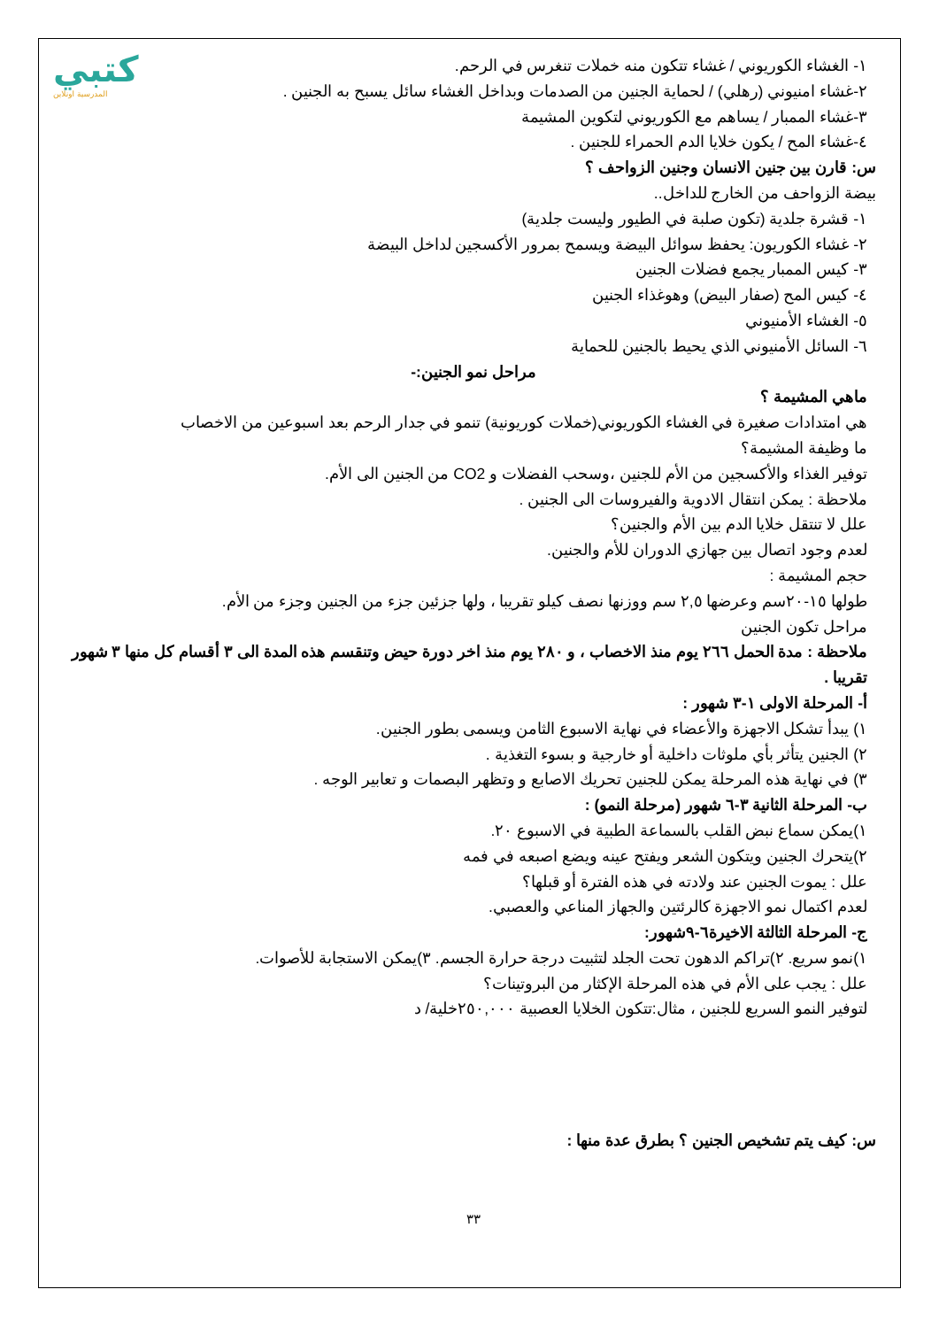كتبي
المدرسية اونلاين
١- الغشاء الكوريوني / غشاء تتكون منه خملات تنغرس في الرحم.
٢-غشاء امنيوني (رهلي) / لحماية الجنين من الصدمات وبداخل الغشاء سائل يسبح به الجنين .
٣-غشاء الممبار / يساهم مع الكوريوني لتكوين المشيمة
٤-غشاء المح / يكون خلايا الدم الحمراء للجنين .
س: قارن بين جنين الانسان وجنين الزواحف ؟
بيضة الزواحف من الخارج للداخل..
١- قشرة جلدية (تكون صلبة في الطيور وليست جلدية)
٢- غشاء الكوريون: يحفظ سوائل البيضة ويسمح بمرور الأكسجين لداخل البيضة
٣- كيس الممبار يجمع فضلات الجنين
٤- كيس المح (صفار البيض) وهوغذاء الجنين
٥- الغشاء الأمنيوني
٦- السائل الأمنيوني الذي يحيط بالجنين للحماية
مراحل نمو الجنين:-
ماهي المشيمة ؟
هي امتدادات صغيرة في الغشاء الكوريوني(خملات كوريونية) تنمو في جدار الرحم بعد اسبوعين من الاخصاب
ما وظيفة المشيمة؟
توفير الغذاء والأكسجين من الأم للجنين ،وسحب الفضلات و CO2 من الجنين الى الأم.
ملاحظة : يمكن انتقال الادوية والفيروسات الى الجنين .
علل لا تنتقل خلايا الدم بين الأم والجنين؟
لعدم وجود اتصال بين جهازي الدوران للأم والجنين.
حجم المشيمة :
طولها ١٥-٢٠سم وعرضها ٢,٥ سم ووزنها نصف كيلو تقريبا ، ولها جزئين جزء من الجنين وجزء من الأم.
مراحل تكون الجنين
ملاحظة : مدة الحمل ٢٦٦ يوم منذ الاخصاب ، و ٢٨٠ يوم منذ اخر دورة حيض وتنقسم هذه المدة الى ٣ أقسام كل منها ٣ شهور تقريبا .
أ- المرحلة الاولى ١-٣ شهور :
١) يبدأ تشكل الاجهزة والأعضاء في نهاية الاسبوع الثامن ويسمى بطور الجنين.
٢) الجنين يتأثر بأي ملوثات داخلية أو خارجية و بسوء التغذية .
٣) في نهاية هذه المرحلة يمكن للجنين تحريك الاصابع و وتظهر البصمات و تعابير الوجه .
ب- المرحلة الثانية ٣-٦ شهور (مرحلة النمو) :
١)يمكن سماع نبض القلب بالسماعة الطبية في الاسبوع ٢٠.
٢)يتحرك الجنين ويتكون الشعر ويفتح عينه ويضع اصبعه في فمه
علل : يموت الجنين عند ولادته في هذه الفترة أو قبلها؟
لعدم اكتمال نمو الاجهزة كالرئتين والجهاز المناعي والعصبي.
ج- المرحلة الثالثة الاخيرة٦-٩شهور:
١)نمو سريع. ٢)تراكم الدهون تحت الجلد لتثبيت درجة حرارة الجسم. ٣)يمكن الاستجابة للأصوات.
علل : يجب على الأم في هذه المرحلة الإكثار من البروتينات؟
لتوفير النمو السريع للجنين ، مثال:تتكون الخلايا العصبية ٢٥٠,٠٠٠خلية/ د
س: كيف يتم تشخيص الجنين ؟ بطرق عدة منها :
٣٣